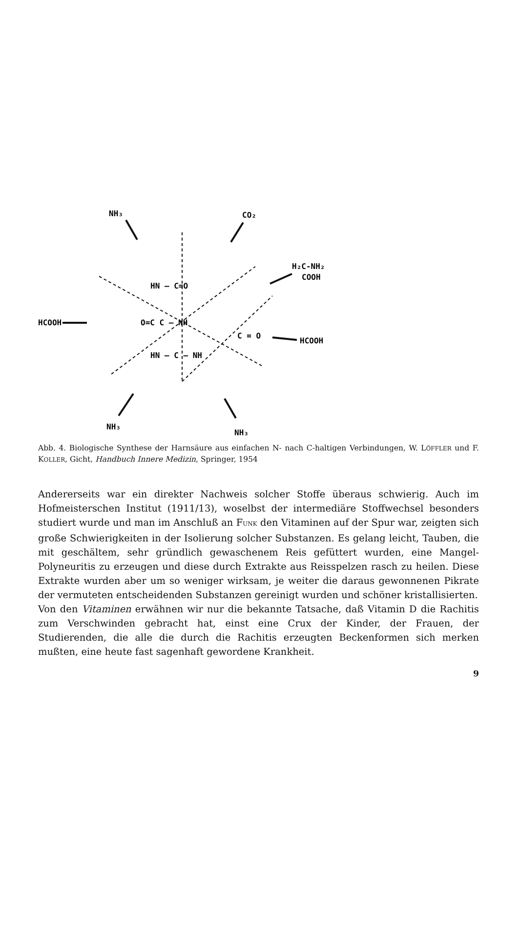NH₃
CO₂
H₂C-NH₂
COOH
HCOOH
HCOOH
HN — C=O
O=C C — NH
C = O
HN — C — NH
NH₃
NH₃
Abb. 4. Biologische Synthese der Harnsäure aus einfachen N- nach C-haltigen Verbindungen, W. LÖFFLER und F. KOLLER, Gicht, Handbuch Innere Medizin, Springer, 1954
Andererseits war ein direkter Nachweis solcher Stoffe überaus schwierig. Auch im Hofmeisterschen Institut (1911/13), woselbst der intermediäre Stoffwechsel besonders studiert wurde und man im Anschluß an FUNK den Vitaminen auf der Spur war, zeigten sich große Schwierigkeiten in der Isolierung solcher Substanzen. Es gelang leicht, Tauben, die mit geschältem, sehr gründlich gewaschenem Reis gefüttert wurden, eine Mangel-Polyneuritis zu erzeugen und diese durch Extrakte aus Reisspelzen rasch zu heilen. Diese Extrakte wurden aber um so weniger wirksam, je weiter die daraus gewonnenen Pikrate der vermuteten entscheidenden Substanzen gereinigt wurden und schöner kristallisierten.
Von den Vitaminen erwähnen wir nur die bekannte Tatsache, daß Vitamin D die Rachitis zum Verschwinden gebracht hat, einst eine Crux der Kinder, der Frauen, der Studierenden, die alle die durch die Rachitis erzeugten Beckenformen sich merken mußten, eine heute fast sagenhaft gewordene Krankheit.
9